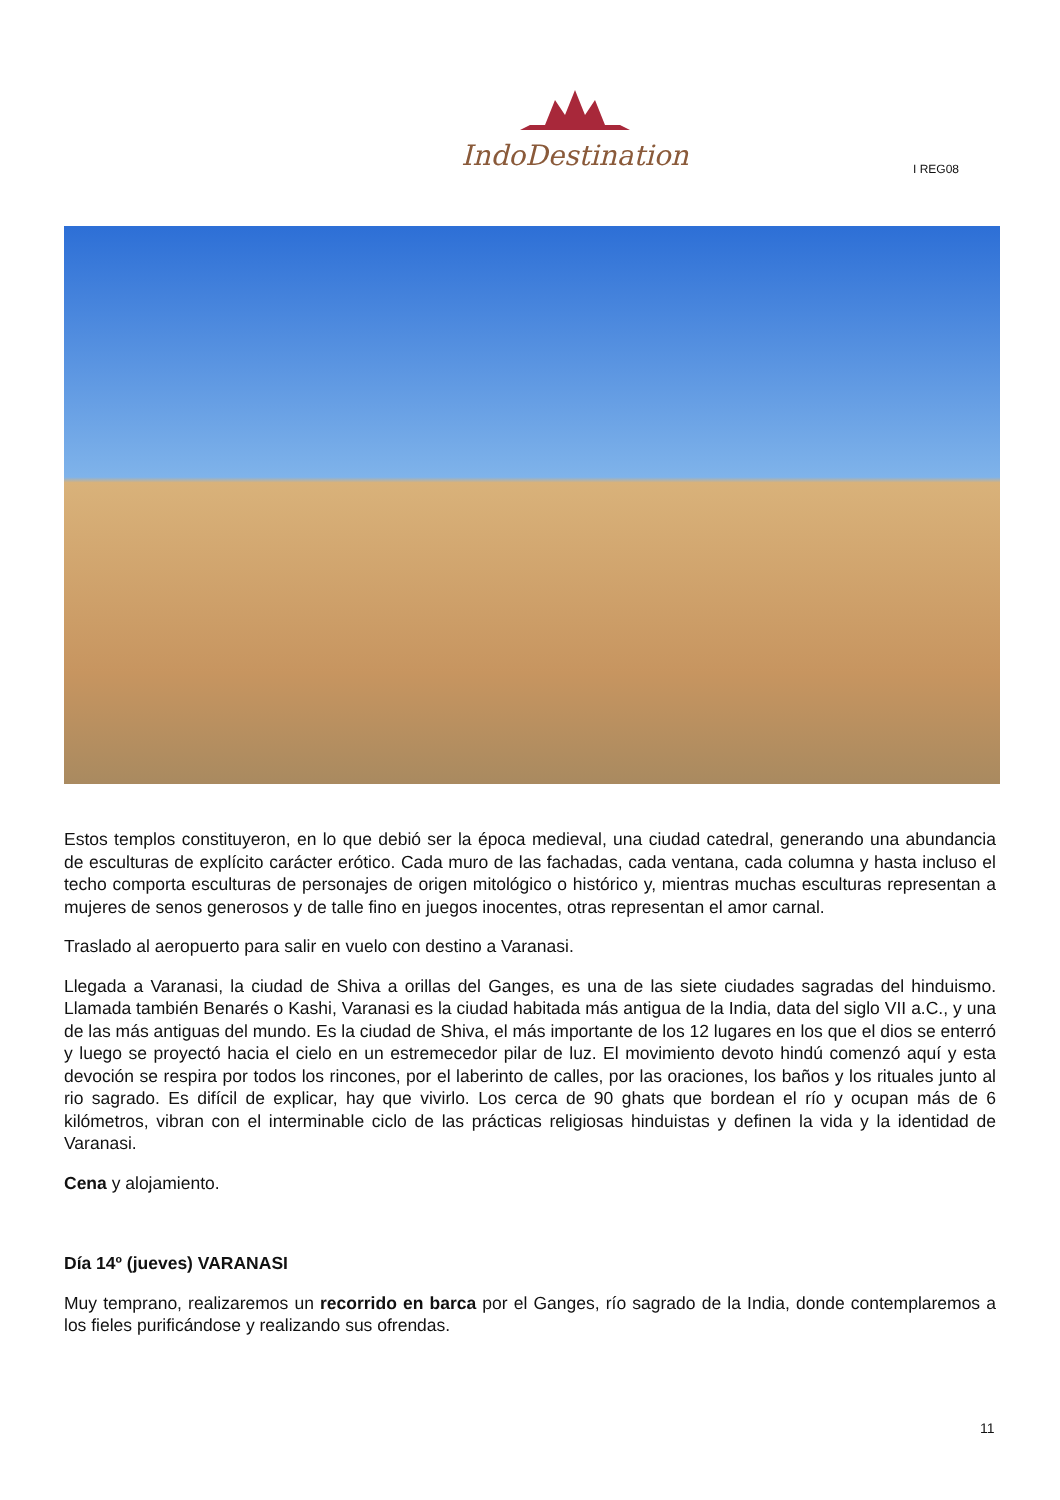IndoDestination
I REG08
Estos templos constituyeron, en lo que debió ser la época medieval, una ciudad catedral, generando una abundancia de esculturas de explícito carácter erótico. Cada muro de las fachadas, cada ventana, cada columna y hasta incluso el techo comporta esculturas de personajes de origen mitológico o histórico y, mientras muchas esculturas representan a mujeres de senos generosos y de talle fino en juegos inocentes, otras representan el amor carnal.
Traslado al aeropuerto para salir en vuelo con destino a Varanasi.
Llegada a Varanasi, la ciudad de Shiva a orillas del Ganges, es una de las siete ciudades sagradas del hinduismo. Llamada también Benarés o Kashi, Varanasi es la ciudad habitada más antigua de la India, data del siglo VII a.C., y una de las más antiguas del mundo. Es la ciudad de Shiva, el más importante de los 12 lugares en los que el dios se enterró y luego se proyectó hacia el cielo en un estremecedor pilar de luz. El movimiento devoto hindú comenzó aquí y esta devoción se respira por todos los rincones, por el laberinto de calles, por las oraciones, los baños y los rituales junto al rio sagrado. Es difícil de explicar, hay que vivirlo. Los cerca de 90 ghats que bordean el río y ocupan más de 6 kilómetros, vibran con el interminable ciclo de las prácticas religiosas hinduistas y definen la vida y la identidad de Varanasi.
Cena y alojamiento.
Día 14º (jueves) VARANASI
Muy temprano, realizaremos un recorrido en barca por el Ganges, río sagrado de la India, donde contemplaremos a los fieles purificándose y realizando sus ofrendas.
11